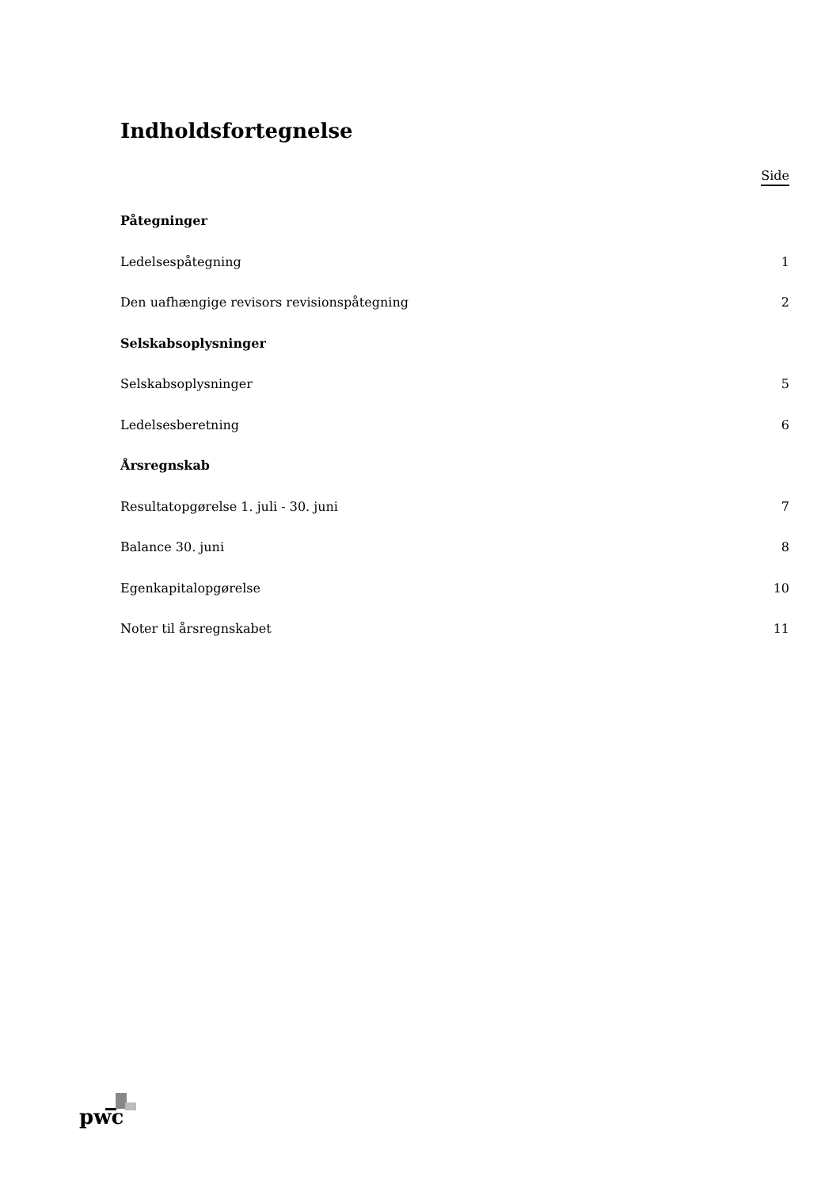Indholdsfortegnelse
Side
Påtegninger
Ledelsespåtegning 1
Den uafhængige revisors revisionspåtegning 2
Selskabsoplysninger
Selskabsoplysninger 5
Ledelsesberetning 6
Årsregnskab
Resultatopgørelse 1. juli - 30. juni 7
Balance 30. juni 8
Egenkapitalopgørelse 10
Noter til årsregnskabet 11
pwc